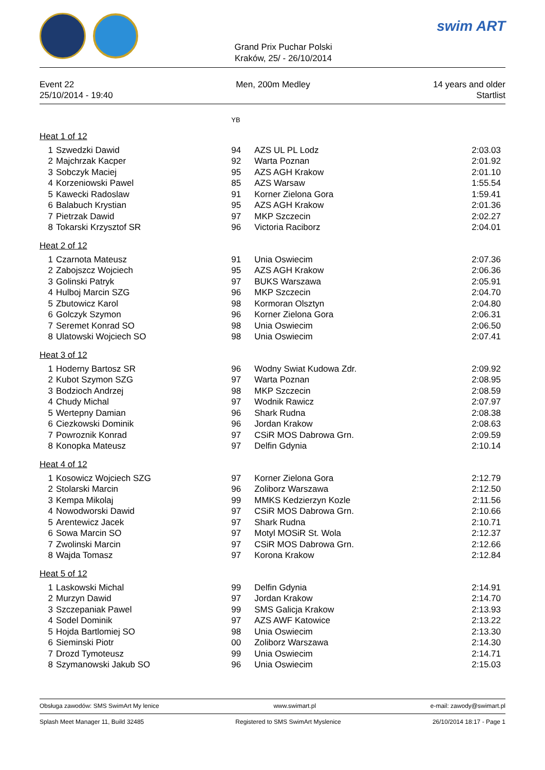Grand Prix Puchar Polski
Kraków, 25/ - 26/10/2014
swim ART
Event 22
25/10/2014 - 19:40
Men, 200m Medley 14 years and older
Startlist
| | | YB | | |
| Heat 1 of 12 | | | | |
| 1 | Szwedzki Dawid | 94 | AZS UL PL Lodz | 2:03.03 |
| 2 | Majchrzak Kacper | 92 | Warta Poznan | 2:01.92 |
| 3 | Sobczyk Maciej | 95 | AZS AGH Krakow | 2:01.10 |
| 4 | Korzeniowski Pawel | 85 | AZS Warsaw | 1:55.54 |
| 5 | Kawecki Radoslaw | 91 | Korner Zielona Gora | 1:59.41 |
| 6 | Balabuch Krystian | 95 | AZS AGH Krakow | 2:01.36 |
| 7 | Pietrzak Dawid | 97 | MKP Szczecin | 2:02.27 |
| 8 | Tokarski Krzysztof SR | 96 | Victoria Raciborz | 2:04.01 |
| Heat 2 of 12 | | | | |
| 1 | Czarnota Mateusz | 91 | Unia Oswiecim | 2:07.36 |
| 2 | Zabojszcz Wojciech | 95 | AZS AGH Krakow | 2:06.36 |
| 3 | Golinski Patryk | 97 | BUKS Warszawa | 2:05.91 |
| 4 | Hulboj Marcin SZG | 96 | MKP Szczecin | 2:04.70 |
| 5 | Zbutowicz Karol | 98 | Kormoran Olsztyn | 2:04.80 |
| 6 | Golczyk Szymon | 96 | Korner Zielona Gora | 2:06.31 |
| 7 | Seremet Konrad SO | 98 | Unia Oswiecim | 2:06.50 |
| 8 | Ulatowski Wojciech SO | 98 | Unia Oswiecim | 2:07.41 |
| Heat 3 of 12 | | | | |
| 1 | Hoderny Bartosz SR | 96 | Wodny Swiat Kudowa Zdr. | 2:09.92 |
| 2 | Kubot Szymon SZG | 97 | Warta Poznan | 2:08.95 |
| 3 | Bodzioch Andrzej | 98 | MKP Szczecin | 2:08.59 |
| 4 | Chudy Michal | 97 | Wodnik Rawicz | 2:07.97 |
| 5 | Wertepny Damian | 96 | Shark Rudna | 2:08.38 |
| 6 | Ciezkowski Dominik | 96 | Jordan Krakow | 2:08.63 |
| 7 | Powroznik Konrad | 97 | CSiR MOS Dabrowa Grn. | 2:09.59 |
| 8 | Konopka Mateusz | 97 | Delfin Gdynia | 2:10.14 |
| Heat 4 of 12 | | | | |
| 1 | Kosowicz Wojciech SZG | 97 | Korner Zielona Gora | 2:12.79 |
| 2 | Stolarski Marcin | 96 | Zoliborz Warszawa | 2:12.50 |
| 3 | Kempa Mikolaj | 99 | MMKS Kedzierzyn Kozle | 2:11.56 |
| 4 | Nowodworski Dawid | 97 | CSiR MOS Dabrowa Grn. | 2:10.66 |
| 5 | Arentewicz Jacek | 97 | Shark Rudna | 2:10.71 |
| 6 | Sowa Marcin SO | 97 | Motyl MOSiR St. Wola | 2:12.37 |
| 7 | Zwolinski Marcin | 97 | CSiR MOS Dabrowa Grn. | 2:12.66 |
| 8 | Wajda Tomasz | 97 | Korona Krakow | 2:12.84 |
| Heat 5 of 12 | | | | |
| 1 | Laskowski Michal | 99 | Delfin Gdynia | 2:14.91 |
| 2 | Murzyn Dawid | 97 | Jordan Krakow | 2:14.70 |
| 3 | Szczepaniak Pawel | 99 | SMS Galicja Krakow | 2:13.93 |
| 4 | Sodel Dominik | 97 | AZS AWF Katowice | 2:13.22 |
| 5 | Hojda Bartlomiej SO | 98 | Unia Oswiecim | 2:13.30 |
| 6 | Sieminski Piotr | 00 | Zoliborz Warszawa | 2:14.30 |
| 7 | Drozd Tymoteusz | 99 | Unia Oswiecim | 2:14.71 |
| 8 | Szymanowski Jakub SO | 96 | Unia Oswiecim | 2:15.03 |
Obsługa zawodów: SMS SwimArt My lenice www.swimart.pl e-mail: zawody@swimart.pl
Splash Meet Manager 11, Build 32485 Registered to SMS SwimArt Myslenice 26/10/2014 18:17 - Page 1